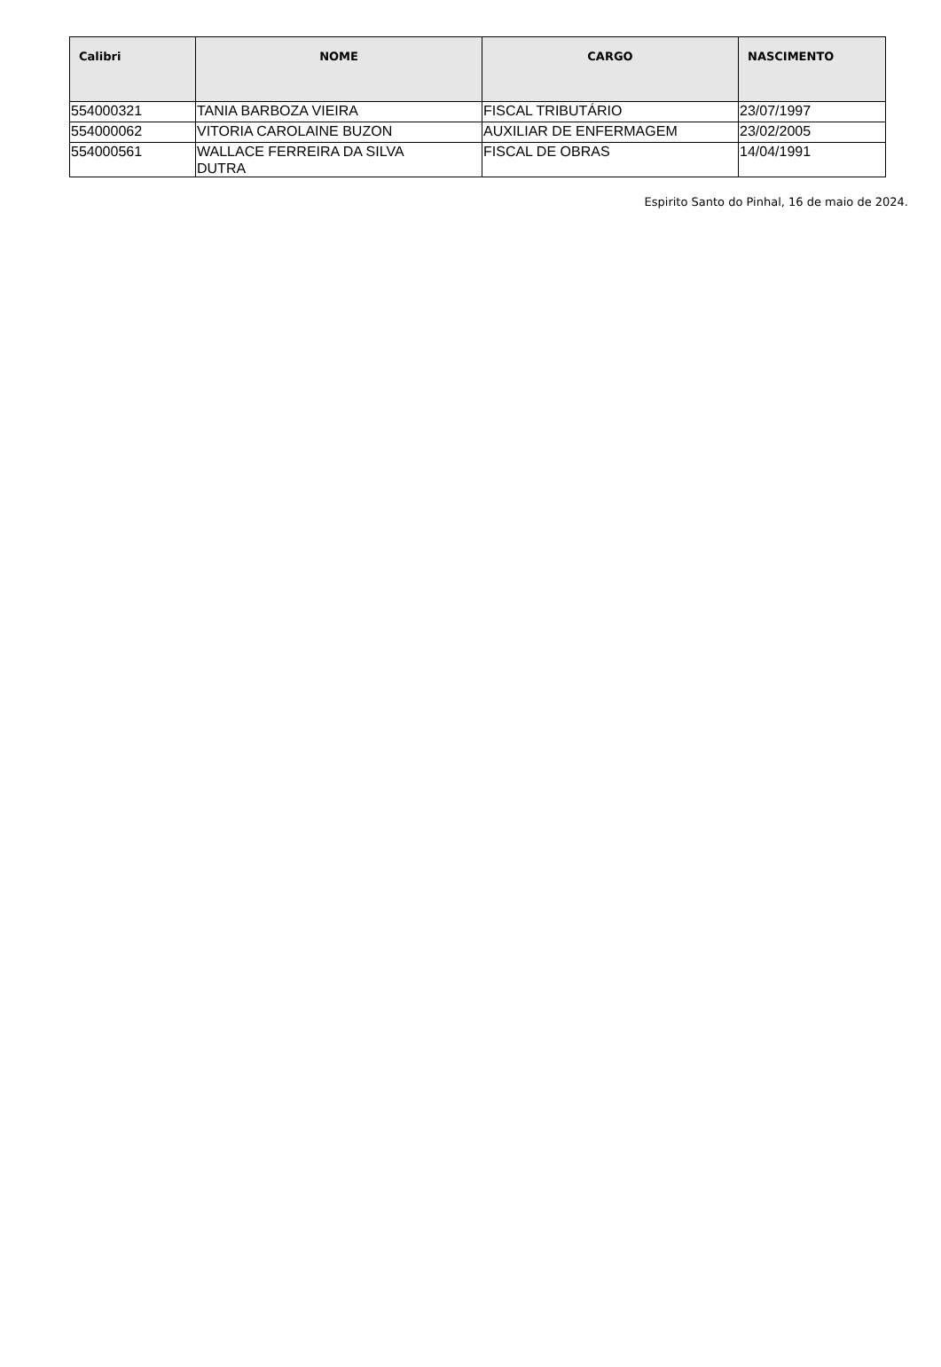| Calibri | NOME | CARGO | NASCIMENTO |
| --- | --- | --- | --- |
| 554000321 | TANIA BARBOZA VIEIRA | FISCAL TRIBUTÁRIO | 23/07/1997 |
| 554000062 | VITORIA CAROLAINE BUZON | AUXILIAR DE ENFERMAGEM | 23/02/2005 |
| 554000561 | WALLACE FERREIRA DA SILVA DUTRA | FISCAL DE OBRAS | 14/04/1991 |
Espirito Santo do Pinhal, 16 de maio de 2024.